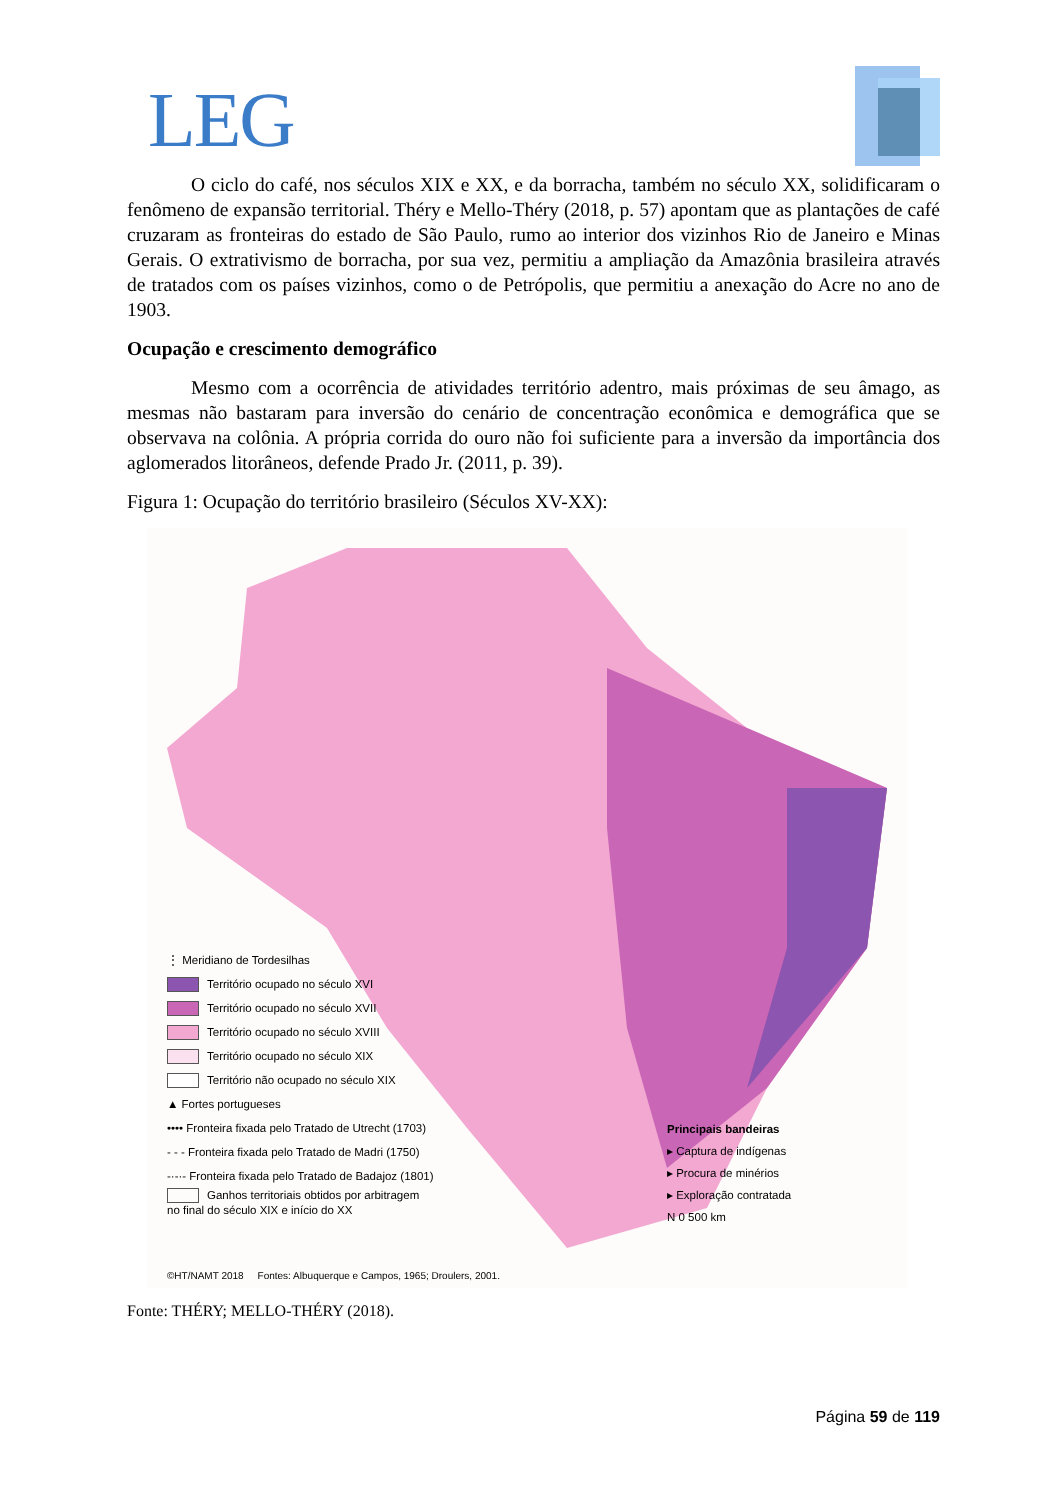LEG
O ciclo do café, nos séculos XIX e XX, e da borracha, também no século XX, solidificaram o fenômeno de expansão territorial. Théry e Mello-Théry (2018, p. 57) apontam que as plantações de café cruzaram as fronteiras do estado de São Paulo, rumo ao interior dos vizinhos Rio de Janeiro e Minas Gerais. O extrativismo de borracha, por sua vez, permitiu a ampliação da Amazônia brasileira através de tratados com os países vizinhos, como o de Petrópolis, que permitiu a anexação do Acre no ano de 1903.
Ocupação e crescimento demográfico
Mesmo com a ocorrência de atividades território adentro, mais próximas de seu âmago, as mesmas não bastaram para inversão do cenário de concentração econômica e demográfica que se observava na colônia. A própria corrida do ouro não foi suficiente para a inversão da importância dos aglomerados litorâneos, defende Prado Jr. (2011, p. 39).
Figura 1: Ocupação do território brasileiro (Séculos XV-XX):
⋮ Meridiano de Tordesilhas
Território ocupado no século XVI
Território ocupado no século XVII
Território ocupado no século XVIII
Território ocupado no século XIX
Território não ocupado no século XIX
▲ Fortes portugueses
•••• Fronteira fixada pelo Tratado de Utrecht (1703)
- - - Fronteira fixada pelo Tratado de Madri (1750)
-·-·- Fronteira fixada pelo Tratado de Badajoz (1801)
Ganhos territoriais obtidos por arbitragem
no final do século XIX e início do XX
Principais bandeiras
▸ Captura de indígenas
▸ Procura de minérios
▸ Exploração contratada
N 0 500 km
©HT/NAMT 2018 Fontes: Albuquerque e Campos, 1965; Droulers, 2001.
Fonte: THÉRY; MELLO-THÉRY (2018).
Página 59 de 119